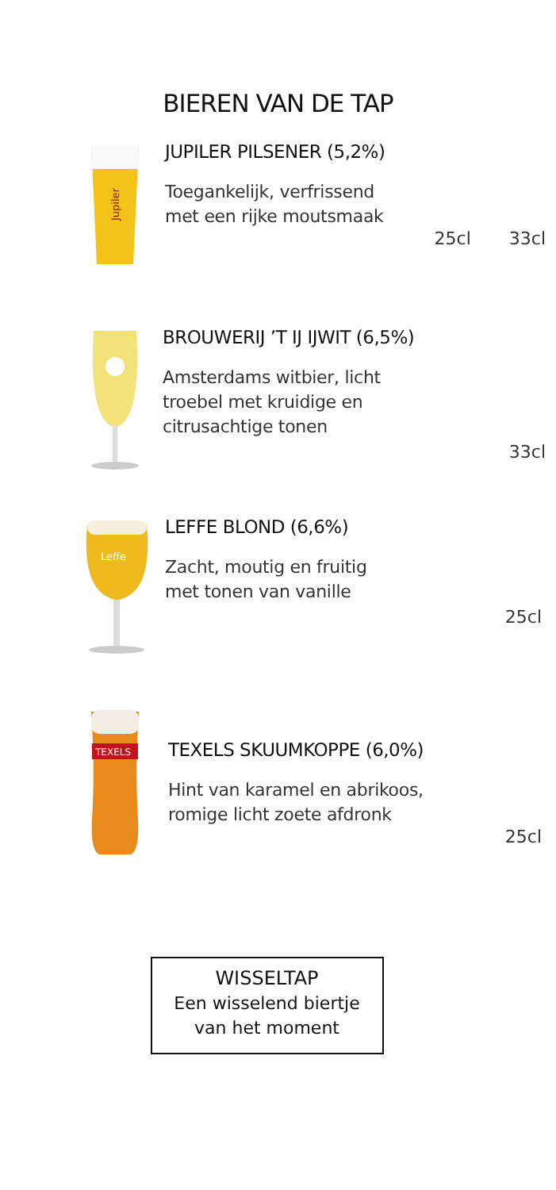BIEREN VAN DE TAP
Jupiler
JUPILER PILSENER (5,2%)
Toegankelijk, verfrissend
met een rijke moutsmaak
25cl 33cl
BROUWERIJ ’T IJ IJWIT (6,5%)
Amsterdams witbier, licht
troebel met kruidige en
citrusachtige tonen
33cl
Leffe
LEFFE BLOND (6,6%)
Zacht, moutig en fruitig
met tonen van vanille
25cl
TEXELS
TEXELS SKUUMKOPPE (6,0%)
Hint van karamel en abrikoos,
romige licht zoete afdronk
25cl
WISSELTAP
Een wisselend biertje
van het moment